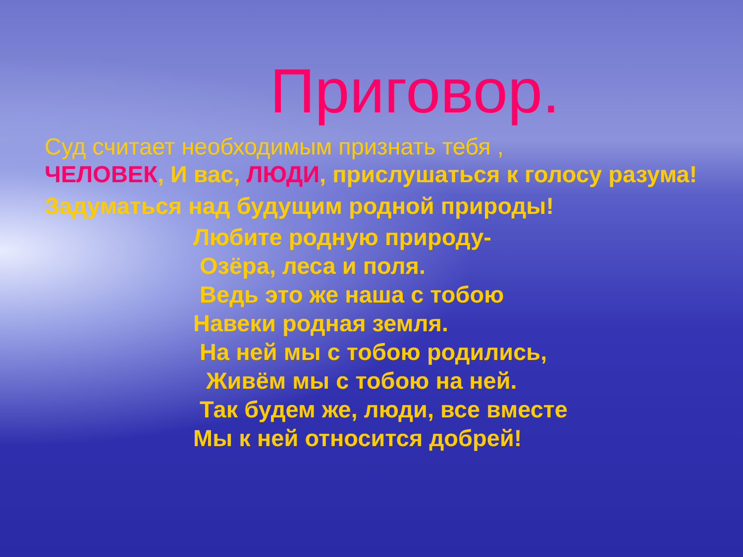Приговор.
Суд считает необходимым признать тебя ,
ЧЕЛОВЕК, И вас, ЛЮДИ, прислушаться к голосу разума!
Задуматься над будущим родной природы!
Любите родную природу- Озёра, леса и поля. Ведь это же наша с тобою Навеки родная земля. На ней мы с тобою родились, Живём мы с тобою на ней. Так будем же, люди, все вместе Мы к ней относится добрей!